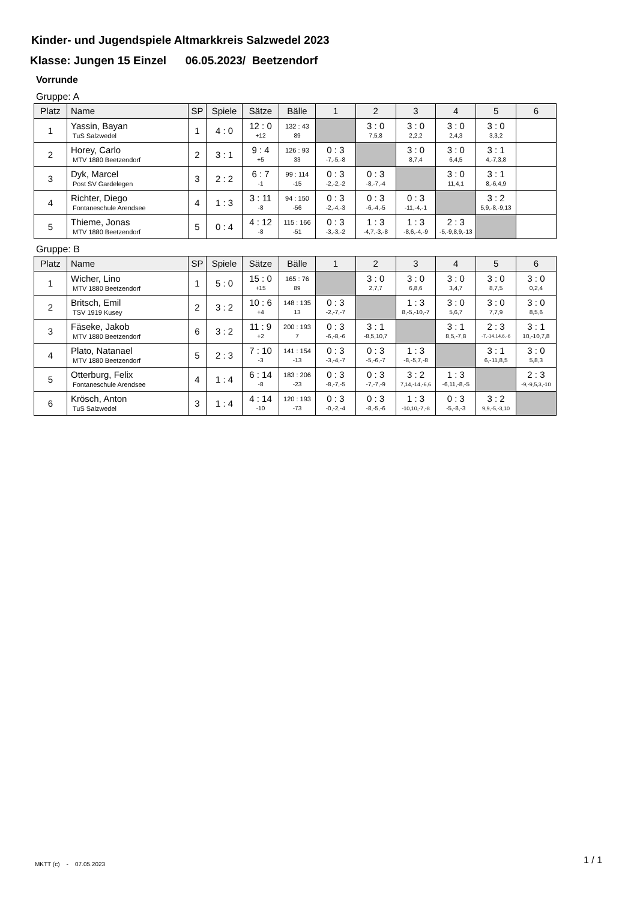Kinder- und Jugendspiele Altmarkkreis Salzwedel 2023
Klasse: Jungen 15 Einzel 06.05.2023/ Beetzendorf
Vorrunde
Gruppe: A
| Platz | Name | SP | Spiele | Sätze | Bälle | 1 | 2 | 3 | 4 | 5 | 6 |
| --- | --- | --- | --- | --- | --- | --- | --- | --- | --- | --- | --- |
| 1 | Yassin, Bayan TuS Salzwedel | 1 | 4 : 0 | 12 : 0 +12 | 132 : 43 89 | | 3 : 0 7,5,8 | 3 : 0 2,2,2 | 3 : 0 2,4,3 | 3 : 0 3,3,2 | |
| 2 | Horey, Carlo MTV 1880 Beetzendorf | 2 | 3 : 1 | 9 : 4 +5 | 126 : 93 33 | 0 : 3 -7,-5,-8 | | 3 : 0 8,7,4 | 3 : 0 6,4,5 | 3 : 1 4,-7,3,8 | |
| 3 | Dyk, Marcel Post SV Gardelegen | 3 | 2 : 2 | 6 : 7 -1 | 99 : 114 -15 | 0 : 3 -2,-2,-2 | 0 : 3 -8,-7,-4 | | 3 : 0 11,4,1 | 3 : 1 8,-6,4,9 | |
| 4 | Richter, Diego Fontaneschule Arendsee | 4 | 1 : 3 | 3 : 11 -8 | 94 : 150 -56 | 0 : 3 -2,-4,-3 | 0 : 3 -6,-4,-5 | 0 : 3 -11,-4,-1 | | 3 : 2 5,9,-8,-9,13 | |
| 5 | Thieme, Jonas MTV 1880 Beetzendorf | 5 | 0 : 4 | 4 : 12 -8 | 115 : 166 -51 | 0 : 3 -3,-3,-2 | 1 : 3 -4,7,-3,-8 | 1 : 3 -8,6,-4,-9 | 2 : 3 -5,-9,8,9,-13 | | |
Gruppe: B
| Platz | Name | SP | Spiele | Sätze | Bälle | 1 | 2 | 3 | 4 | 5 | 6 |
| --- | --- | --- | --- | --- | --- | --- | --- | --- | --- | --- | --- |
| 1 | Wicher, Lino MTV 1880 Beetzendorf | 1 | 5 : 0 | 15 : 0 +15 | 165 : 76 89 | | 3 : 0 2,7,7 | 3 : 0 6,8,6 | 3 : 0 3,4,7 | 3 : 0 8,7,5 | 3 : 0 0,2,4 |
| 2 | Britsch, Emil TSV 1919 Kusey | 2 | 3 : 2 | 10 : 6 +4 | 148 : 135 13 | 0 : 3 -2,-7,-7 | | 1 : 3 8,-5,-10,-7 | 3 : 0 5,6,7 | 3 : 0 7,7,9 | 3 : 0 8,5,6 |
| 3 | Fäseke, Jakob MTV 1880 Beetzendorf | 6 | 3 : 2 | 11 : 9 +2 | 200 : 193 7 | 0 : 3 -6,-8,-6 | 3 : 1 -8,5,10,7 | | 3 : 1 8,5,-7,8 | 2 : 3 -7,-14,14,6,-6 | 3 : 1 10,-10,7,8 |
| 4 | Plato, Natanael MTV 1880 Beetzendorf | 5 | 2 : 3 | 7 : 10 -3 | 141 : 154 -13 | 0 : 3 -3,-4,-7 | 0 : 3 -5,-6,-7 | 1 : 3 -8,-5,7,-8 | | 3 : 1 6,-11,8,5 | 3 : 0 5,8,3 |
| 5 | Otterburg, Felix Fontaneschule Arendsee | 4 | 1 : 4 | 6 : 14 -8 | 183 : 206 -23 | 0 : 3 -8,-7,-5 | 0 : 3 -7,-7,-9 | 3 : 2 7,14,-14,-6,6 | 1 : 3 -6,11,-8,-5 | | 2 : 3 -9,-9,5,3,-10 |
| 6 | Krösch, Anton TuS Salzwedel | 3 | 1 : 4 | 4 : 14 -10 | 120 : 193 -73 | 0 : 3 -0,-2,-4 | 0 : 3 -8,-5,-6 | 1 : 3 -10,10,-7,-8 | 0 : 3 -5,-8,-3 | 3 : 2 9,9,-5,-3,10 | |
MKTT (c) - 07.05.2023 1 / 1